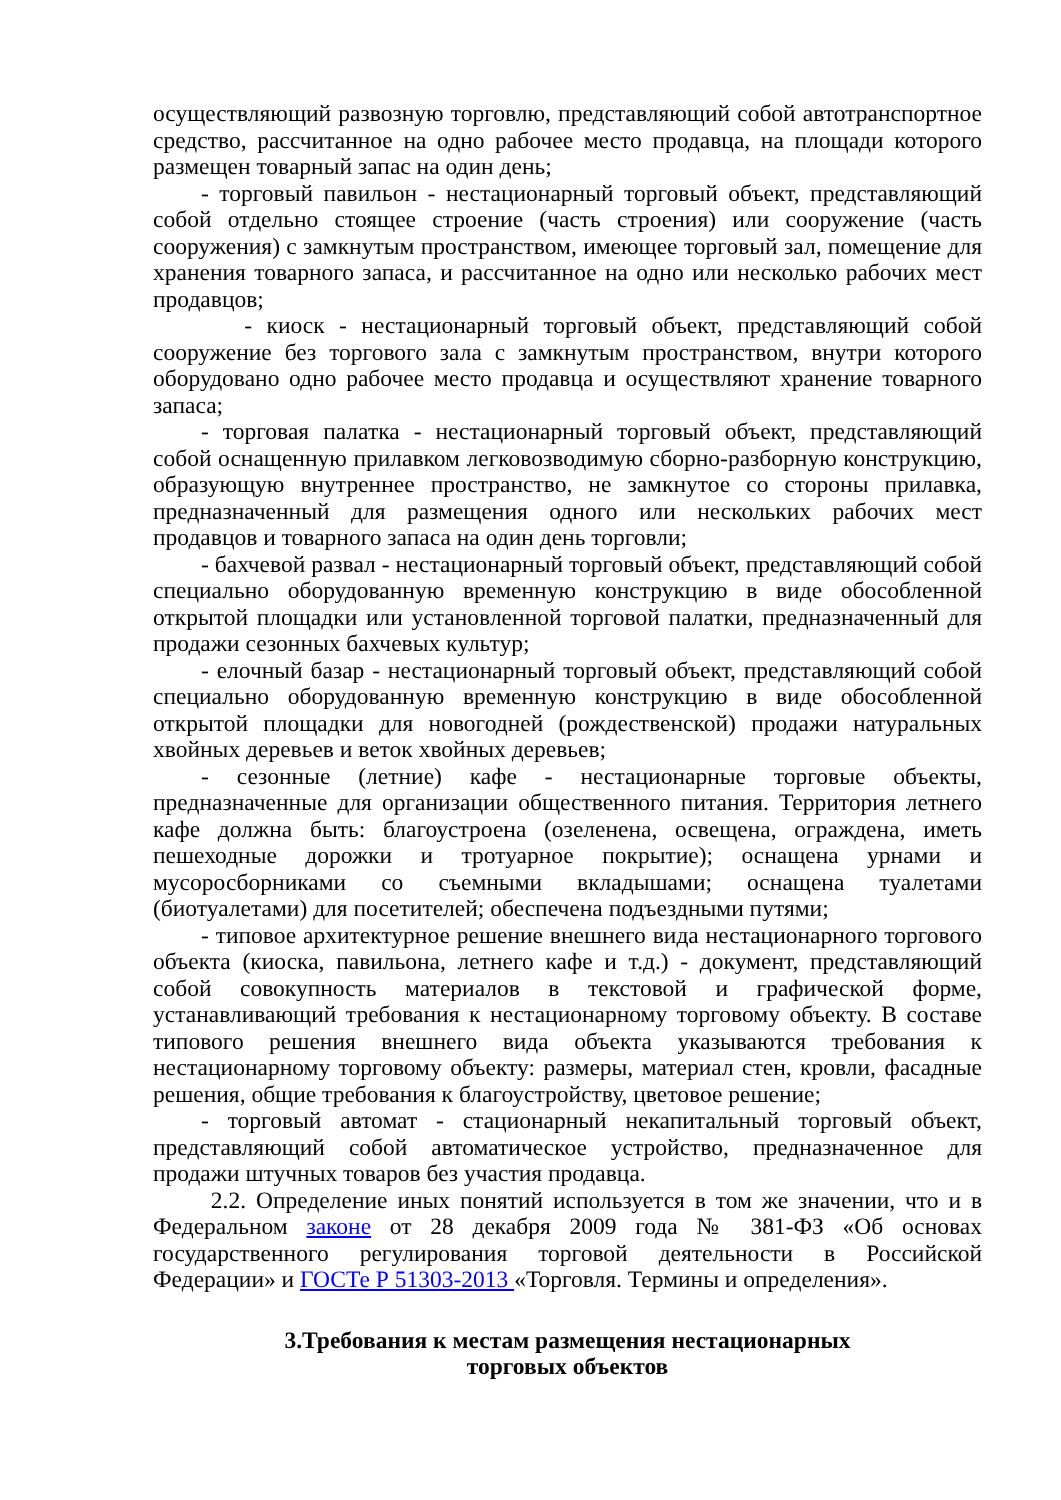осуществляющий развозную торговлю, представляющий собой автотранспортное средство, рассчитанное на одно рабочее место продавца, на площади которого размещен товарный запас на один день;
- торговый павильон - нестационарный торговый объект, представляющий собой отдельно стоящее строение (часть строения) или сооружение (часть сооружения) с замкнутым пространством, имеющее торговый зал, помещение для хранения товарного запаса, и рассчитанное на одно или несколько рабочих мест продавцов;
- киоск - нестационарный торговый объект, представляющий собой сооружение без торгового зала с замкнутым пространством, внутри которого оборудовано одно рабочее место продавца и осуществляют хранение товарного запаса;
- торговая палатка - нестационарный торговый объект, представляющий собой оснащенную прилавком легковозводимую сборно-разборную конструкцию, образующую внутреннее пространство, не замкнутое со стороны прилавка, предназначенный для размещения одного или нескольких рабочих мест продавцов и товарного запаса на один день торговли;
- бахчевой развал - нестационарный торговый объект, представляющий собой специально оборудованную временную конструкцию в виде обособленной открытой площадки или установленной торговой палатки, предназначенный для продажи сезонных бахчевых культур;
- елочный базар - нестационарный торговый объект, представляющий собой специально оборудованную временную конструкцию в виде обособленной открытой площадки для новогодней (рождественской) продажи натуральных хвойных деревьев и веток хвойных деревьев;
- сезонные (летние) кафе - нестационарные торговые объекты, предназначенные для организации общественного питания. Территория летнего кафе должна быть: благоустроена (озеленена, освещена, ограждена, иметь пешеходные дорожки и тротуарное покрытие); оснащена урнами и мусоросборниками со съемными вкладышами; оснащена туалетами (биотуалетами) для посетителей; обеспечена подъездными путями;
- типовое архитектурное решение внешнего вида нестационарного торгового объекта (киоска, павильона, летнего кафе и т.д.) - документ, представляющий собой совокупность материалов в текстовой и графической форме, устанавливающий требования к нестационарному торговому объекту. В составе типового решения внешнего вида объекта указываются требования к нестационарному торговому объекту: размеры, материал стен, кровли, фасадные решения, общие требования к благоустройству, цветовое решение;
- торговый автомат - стационарный некапитальный торговый объект, представляющий собой автоматическое устройство, предназначенное для продажи штучных товаров без участия продавца.
2.2. Определение иных понятий используется в том же значении, что и в Федеральном законе от 28 декабря 2009 года № 381-ФЗ «Об основах государственного регулирования торговой деятельности в Российской Федерации» и ГОСТе Р 51303-2013 «Торговля. Термины и определения».
3.Требования к местам размещения нестационарных
торговых объектов